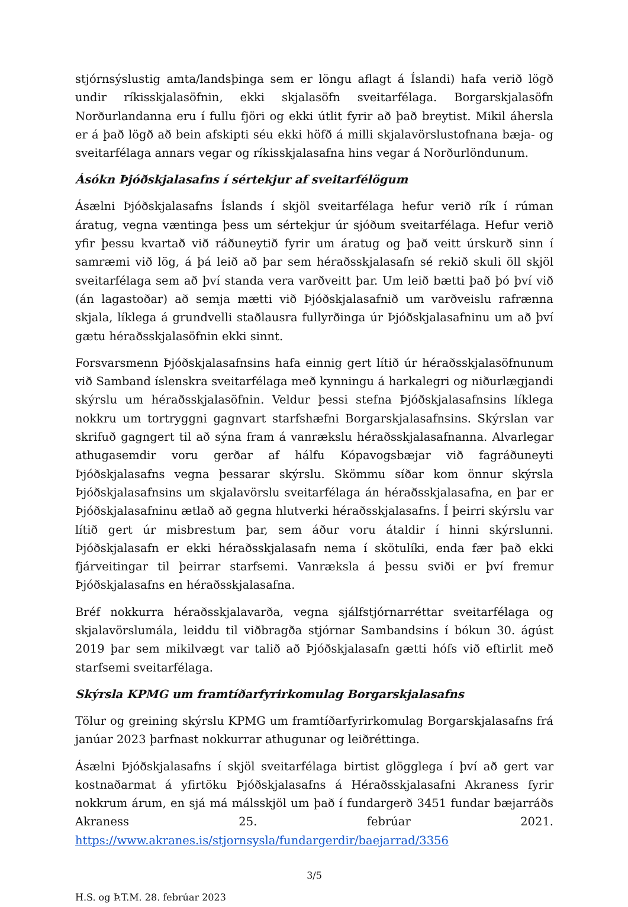stjórnsýslustig amta/landsþinga sem er löngu aflagt á Íslandi) hafa verið lögð undir ríkisskjalasöfnin, ekki skjalasöfn sveitarfélaga. Borgarskjalasöfn Norðurlandanna eru í fullu fjöri og ekki útlit fyrir að það breytist. Mikil áhersla er á það lögð að bein afskipti séu ekki höfð á milli skjalavörslustofnana bæja- og sveitarfélaga annars vegar og ríkisskjalasafna hins vegar á Norðurlöndunum.
Ásókn Þjóðskjalasafns í sértekjur af sveitarfélögum
Ásælni Þjóðskjalasafns Íslands í skjöl sveitarfélaga hefur verið rík í rúman áratug, vegna væntinga þess um sértekjur úr sjóðum sveitarfélaga. Hefur verið yfir þessu kvartað við ráðuneytið fyrir um áratug og það veitt úrskurð sinn í samræmi við lög, á þá leið að þar sem héraðsskjalasafn sé rekið skuli öll skjöl sveitarfélaga sem að því standa vera varðveitt þar. Um leið bætti það þó því við (án lagastoðar) að semja mætti við Þjóðskjalasafnið um varðveislu rafrænna skjala, líklega á grundvelli staðlausra fullyrðinga úr Þjóðskjalasafninu um að því gætu héraðsskjalasöfnin ekki sinnt.
Forsvarsmenn Þjóðskjalasafnsins hafa einnig gert lítið úr héraðsskjalasöfnunum við Samband íslenskra sveitarfélaga með kynningu á harkalegri og niðurlægjandi skýrslu um héraðsskjalasöfnin. Veldur þessi stefna Þjóðskjalasafnsins líklega nokkru um tortryggni gagnvart starfshæfni Borgarskjalasafnsins. Skýrslan var skrifuð gagngert til að sýna fram á vanrækslu héraðsskjalasafnanna. Alvarlegar athugasemdir voru gerðar af hálfu Kópavogsbæjar við fagráðuneyti Þjóðskjalasafns vegna þessarar skýrslu. Skömmu síðar kom önnur skýrsla Þjóðskjalasafnsins um skjalavörslu sveitarfélaga án héraðsskjalasafna, en þar er Þjóðskjalasafninu ætlað að gegna hlutverki héraðsskjalasafns. Í þeirri skýrslu var lítið gert úr misbrestum þar, sem áður voru átaldir í hinni skýrslunni. Þjóðskjalasafn er ekki héraðsskjalasafn nema í skötulíki, enda fær það ekki fjárveitingar til þeirrar starfsemi. Vanræksla á þessu sviði er því fremur Þjóðskjalasafns en héraðsskjalasafna.
Bréf nokkurra héraðsskjalavarða, vegna sjálfstjórnarréttar sveitarfélaga og skjalavörslumála, leiddu til viðbragða stjórnar Sambandsins í bókun 30. ágúst 2019 þar sem mikilvægt var talið að Þjóðskjalasafn gætti hófs við eftirlit með starfsemi sveitarfélaga.
Skýrsla KPMG um framtíðarfyrirkomulag Borgarskjalasafns
Tölur og greining skýrslu KPMG um framtíðarfyrirkomulag Borgarskjalasafns frá janúar 2023 þarfnast nokkurrar athugunar og leiðréttinga.
Ásælni Þjóðskjalasafns í skjöl sveitarfélaga birtist glögglega í því að gert var kostnaðarmat á yfirtöku Þjóðskjalasafns á Héraðsskjalasafni Akraness fyrir nokkrum árum, en sjá má málsskjöl um það í fundargerð 3451 fundar bæjarráðs Akraness 25. febrúar 2021. https://www.akranes.is/stjornsysla/fundargerdir/baejarrad/3356
3/5
H.S. og Þ.T.M. 28. febrúar 2023